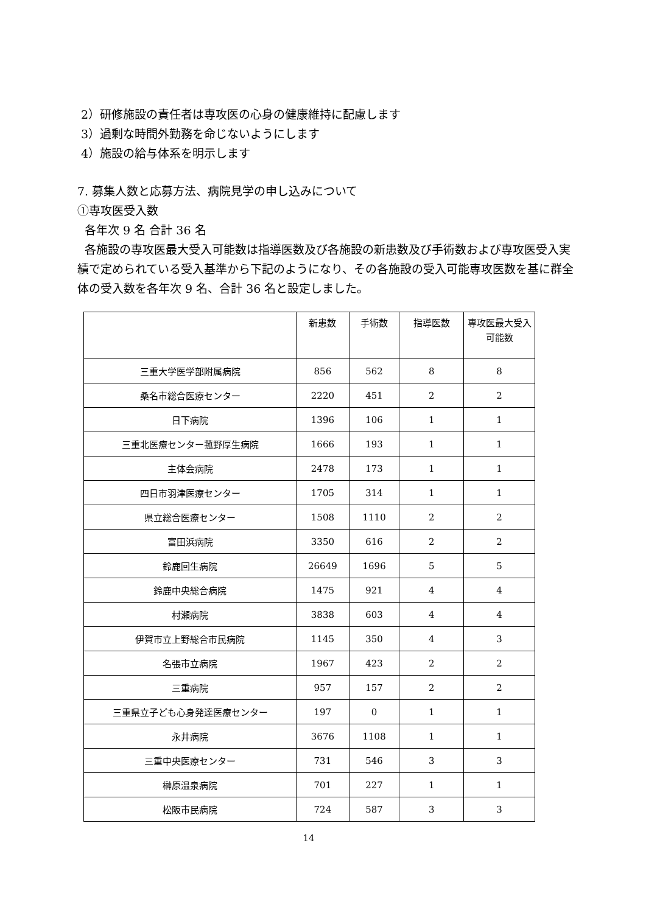2）研修施設の責任者は専攻医の心身の健康維持に配慮します
3）過剰な時間外勤務を命じないようにします
4）施設の給与体系を明示します
7. 募集人数と応募方法、病院見学の申し込みについて
①専攻医受入数
各年次 9 名 合計 36 名
各施設の専攻医最大受入可能数は指導医数及び各施設の新患数及び手術数および専攻医受入実績で定められている受入基準から下記のようになり、その各施設の受入可能専攻医数を基に群全体の受入数を各年次 9 名、合計 36 名と設定しました。
| | 新患数 | 手術数 | 指導医数 | 専攻医最大受入可能数 |
| --- | --- | --- | --- | --- |
| 三重大学医学部附属病院 | 856 | 562 | 8 | 8 |
| 桑名市総合医療センター | 2220 | 451 | 2 | 2 |
| 日下病院 | 1396 | 106 | 1 | 1 |
| 三重北医療センター菰野厚生病院 | 1666 | 193 | 1 | 1 |
| 主体会病院 | 2478 | 173 | 1 | 1 |
| 四日市羽津医療センター | 1705 | 314 | 1 | 1 |
| 県立総合医療センター | 1508 | 1110 | 2 | 2 |
| 富田浜病院 | 3350 | 616 | 2 | 2 |
| 鈴鹿回生病院 | 26649 | 1696 | 5 | 5 |
| 鈴鹿中央総合病院 | 1475 | 921 | 4 | 4 |
| 村瀬病院 | 3838 | 603 | 4 | 4 |
| 伊賀市立上野総合市民病院 | 1145 | 350 | 4 | 3 |
| 名張市立病院 | 1967 | 423 | 2 | 2 |
| 三重病院 | 957 | 157 | 2 | 2 |
| 三重県立子ども心身発達医療センター | 197 | 0 | 1 | 1 |
| 永井病院 | 3676 | 1108 | 1 | 1 |
| 三重中央医療センター | 731 | 546 | 3 | 3 |
| 榊原温泉病院 | 701 | 227 | 1 | 1 |
| 松阪市民病院 | 724 | 587 | 3 | 3 |
14